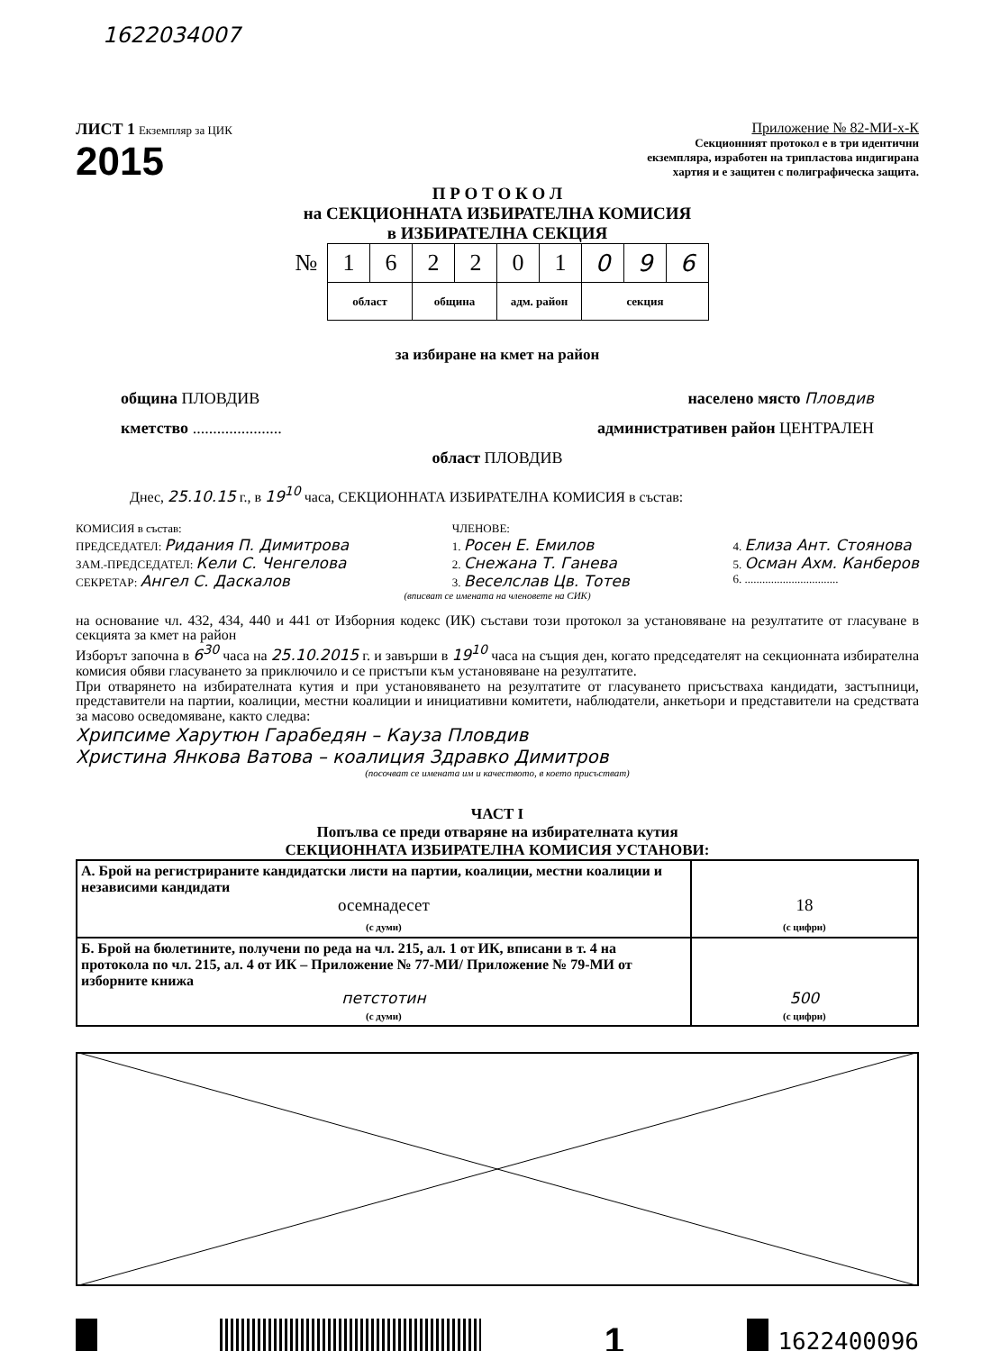1622034007
ЛИСТ 1 Екземпляр за ЦИК
2015
Приложение № 82-МИ-х-К
Секционният протокол е в три идентични
екземпляра, изработен на трипластова индигирана
хартия и е защитен с полиграфическа защита.
П Р О Т О К О Л
на СЕКЦИОННАТА ИЗБИРАТЕЛНА КОМИСИЯ
в ИЗБИРАТЕЛНА СЕКЦИЯ
| № | 1 | 6 | 2 | 2 | 0 | 1 | 0 | 9 | 6 |
| | област | | община | | адм. район | | секция | | |
за избиране на кмет на район
община ПЛОВДИВ населено място Пловдив
кметство ......................
административен район ЦЕНТРАЛЕН
област ПЛОВДИВ
Днес, 25.10.15 г., в 19<sup>10</sup> часа, СЕКЦИОННАТА ИЗБИРАТЕЛНА КОМИСИЯ в състав:
КОМИСИЯ в състав:
ПРЕДСЕДАТЕЛ: Ридания П. Димитрова
ЗАМ.-ПРЕДСЕДАТЕЛ: Кели С. Ченгелова
СЕКРЕТАР: Ангел С. Даскалов
ЧЛЕНОВЕ:
1. Росен Е. Емилов
2. Снежана Т. Ганева
3. Веселслав Цв. Тотев
4. Елиза Ант. Стоянова
5. Осман Ахм. Канберов
6. ................................
(вписват се имената на членовете на СИК)
на основание чл. 432, 434, 440 и 441 от Изборния кодекс (ИК) състави този протокол за установяване на резултатите от гласуване в секцията за кмет на район
Изборът започна в 6<sup>30</sup> часа на 25.10.2015 г. и завърши в 19<sup>10</sup> часа на същия ден, когато председателят на секционната избирателна комисия обяви гласуването за приключило и се пристъпи към установяване на резултатите.
При отварянето на избирателната кутия и при установяването на резултатите от гласуването присъстваха кандидати, застъпници, представители на партии, коалиции, местни коалиции и инициативни комитети, наблюдатели, анкетьори и представители на средствата за масово осведомяване, както следва:
Хрипсиме Харутюн Гарабедян – Кауза Пловдив
Христина Янкова Ватова – коалиция Здравко Димитров
(посочват се имената им и качеството, в което присъстват)
ЧАСТ I
Попълва се преди отваряне на избирателната кутия
СЕКЦИОННАТА ИЗБИРАТЕЛНА КОМИСИЯ УСТАНОВИ:
| А. Брой на регистрираните кандидатски листи на партии, коалиции, местни коалиции и независими кандидати осемнадесет (с думи) | 18 (с цифри) |
| Б. Брой на бюлетините, получени по реда на чл. 215, ал. 1 от ИК, вписани в т. 4 на протокола по чл. 215, ал. 4 от ИК – Приложение № 77-МИ/ Приложение № 79-МИ от изборните книжа петстотин (с думи) | 500 (с цифри) |
1
1622400096